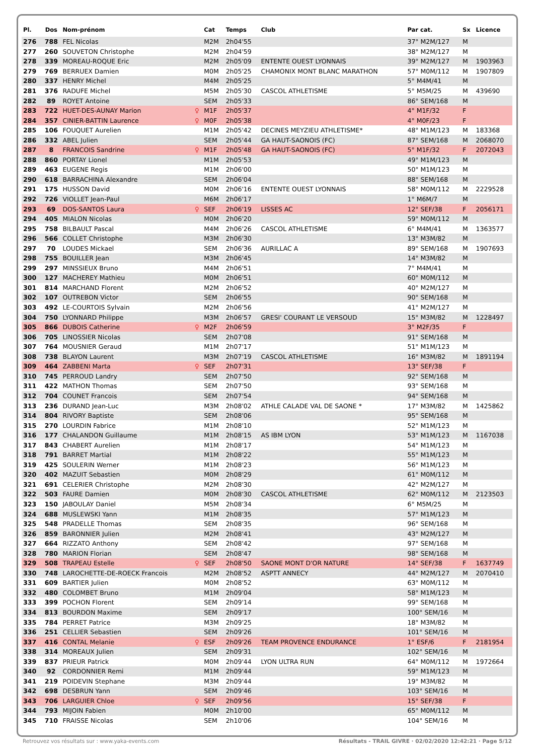| Pl. | Dos | Nom-prénom | | Cat | Temps | Club | Par cat. | Sx | Licence |
| --- | --- | --- | --- | --- | --- | --- | --- | --- | --- |
| 276 | 788 | FEL Nicolas | | M2M | 2h04'55 | | 37° M2M/127 | M | |
| 277 | 260 | SOUVETON Christophe | | M2M | 2h04'59 | | 38° M2M/127 | M | |
| 278 | 339 | MOREAU-ROQUE Eric | | M2M | 2h05'09 | ENTENTE OUEST LYONNAIS | 39° M2M/127 | M | 1903963 |
| 279 | 769 | BERRUEX Damien | | M0M | 2h05'25 | CHAMONIX MONT BLANC MARATHON | 57° M0M/112 | M | 1907809 |
| 280 | 337 | HENRY Michel | | M4M | 2h05'25 | | 5° M4M/41 | M | |
| 281 | 376 | RADUFE Michel | | M5M | 2h05'30 | CASCOL ATHLETISME | 5° M5M/25 | M | 439690 |
| 282 | 89 | ROYET Antoine | | SEM | 2h05'33 | | 86° SEM/168 | M | |
| 283 | 722 | HUET-DES-AUNAY Marion | ♀ | M1F | 2h05'37 | | 4° M1F/32 | F | |
| 284 | 357 | CINIER-BATTIN Laurence | ♀ | M0F | 2h05'38 | | 4° M0F/23 | F | |
| 285 | 106 | FOUQUET Aurelien | | M1M | 2h05'42 | DECINES MEYZIEU ATHLETISME* | 48° M1M/123 | M | 183368 |
| 286 | 332 | ABEL Julien | | SEM | 2h05'44 | GA HAUT-SAONOIS (FC) | 87° SEM/168 | M | 2068070 |
| 287 | 8 | FRANCOIS Sandrine | ♀ | M1F | 2h05'48 | GA HAUT-SAONOIS (FC) | 5° M1F/32 | F | 2072043 |
| 288 | 860 | PORTAY Lionel | | M1M | 2h05'53 | | 49° M1M/123 | M | |
| 289 | 463 | EUGENE Regis | | M1M | 2h06'00 | | 50° M1M/123 | M | |
| 290 | 618 | BARRACHINA Alexandre | | SEM | 2h06'04 | | 88° SEM/168 | M | |
| 291 | 175 | HUSSON David | | M0M | 2h06'16 | ENTENTE OUEST LYONNAIS | 58° M0M/112 | M | 2229528 |
| 292 | 726 | VIOLLET Jean-Paul | | M6M | 2h06'17 | | 1° M6M/7 | M | |
| 293 | 69 | DOS-SANTOS Laura | ♀ | SEF | 2h06'19 | LISSES AC | 12° SEF/38 | F | 2056171 |
| 294 | 405 | MIALON Nicolas | | M0M | 2h06'20 | | 59° M0M/112 | M | |
| 295 | 758 | BILBAULT Pascal | | M4M | 2h06'26 | CASCOL ATHLETISME | 6° M4M/41 | M | 1363577 |
| 296 | 566 | COLLET Christophe | | M3M | 2h06'30 | | 13° M3M/82 | M | |
| 297 | 70 | LOUDES Mickael | | SEM | 2h06'36 | AURILLAC A | 89° SEM/168 | M | 1907693 |
| 298 | 755 | BOUILLER Jean | | M3M | 2h06'45 | | 14° M3M/82 | M | |
| 299 | 297 | MINSSIEUX Bruno | | M4M | 2h06'51 | | 7° M4M/41 | M | |
| 300 | 127 | MACHEREY Mathieu | | M0M | 2h06'51 | | 60° M0M/112 | M | |
| 301 | 814 | MARCHAND Florent | | M2M | 2h06'52 | | 40° M2M/127 | M | |
| 302 | 107 | OUTREBON Victor | | SEM | 2h06'55 | | 90° SEM/168 | M | |
| 303 | 492 | LE-COURTOIS Sylvain | | M2M | 2h06'56 | | 41° M2M/127 | M | |
| 304 | 750 | LYONNARD Philippe | | M3M | 2h06'57 | GRESI' COURANT LE VERSOUD | 15° M3M/82 | M | 1228497 |
| 305 | 866 | DUBOIS Catherine | ♀ | M2F | 2h06'59 | | 3° M2F/35 | F | |
| 306 | 705 | LINOSSIER Nicolas | | SEM | 2h07'08 | | 91° SEM/168 | M | |
| 307 | 764 | MOUSNIER Geraud | | M1M | 2h07'17 | | 51° M1M/123 | M | |
| 308 | 738 | BLAYON Laurent | | M3M | 2h07'19 | CASCOL ATHLETISME | 16° M3M/82 | M | 1891194 |
| 309 | 464 | ZABBENI Marta | ♀ | SEF | 2h07'31 | | 13° SEF/38 | F | |
| 310 | 745 | PERROUD Landry | | SEM | 2h07'50 | | 92° SEM/168 | M | |
| 311 | 422 | MATHON Thomas | | SEM | 2h07'50 | | 93° SEM/168 | M | |
| 312 | 704 | COUNET Francois | | SEM | 2h07'54 | | 94° SEM/168 | M | |
| 313 | 236 | DURAND Jean-Luc | | M3M | 2h08'02 | ATHLE CALADE VAL DE SAONE * | 17° M3M/82 | M | 1425862 |
| 314 | 804 | RIVORY Baptiste | | SEM | 2h08'06 | | 95° SEM/168 | M | |
| 315 | 270 | LOURDIN Fabrice | | M1M | 2h08'10 | | 52° M1M/123 | M | |
| 316 | 177 | CHALANDON Guillaume | | M1M | 2h08'15 | AS IBM LYON | 53° M1M/123 | M | 1167038 |
| 317 | 843 | CHABERT Aurelien | | M1M | 2h08'17 | | 54° M1M/123 | M | |
| 318 | 791 | BARRET Martial | | M1M | 2h08'22 | | 55° M1M/123 | M | |
| 319 | 425 | SOULERIN Werner | | M1M | 2h08'23 | | 56° M1M/123 | M | |
| 320 | 402 | MAZUIT Sebastien | | M0M | 2h08'29 | | 61° M0M/112 | M | |
| 321 | 691 | CELERIER Christophe | | M2M | 2h08'30 | | 42° M2M/127 | M | |
| 322 | 503 | FAURE Damien | | M0M | 2h08'30 | CASCOL ATHLETISME | 62° M0M/112 | M | 2123503 |
| 323 | 150 | JABOULAY Daniel | | M5M | 2h08'34 | | 6° M5M/25 | M | |
| 324 | 688 | MUSLEWSKI Yann | | M1M | 2h08'35 | | 57° M1M/123 | M | |
| 325 | 548 | PRADELLE Thomas | | SEM | 2h08'35 | | 96° SEM/168 | M | |
| 326 | 859 | BARONNIER Julien | | M2M | 2h08'41 | | 43° M2M/127 | M | |
| 327 | 664 | RIZZATO Anthony | | SEM | 2h08'42 | | 97° SEM/168 | M | |
| 328 | 780 | MARION Florian | | SEM | 2h08'47 | | 98° SEM/168 | M | |
| 329 | 508 | TRAPEAU Estelle | ♀ | SEF | 2h08'50 | SAONE MONT D'OR NATURE | 14° SEF/38 | F | 1637749 |
| 330 | 748 | LAROCHETTE-DE-ROECK Francois | | M2M | 2h08'52 | ASPTT ANNECY | 44° M2M/127 | M | 2070410 |
| 331 | 609 | BARTIER Julien | | M0M | 2h08'52 | | 63° M0M/112 | M | |
| 332 | 480 | COLOMBET Bruno | | M1M | 2h09'04 | | 58° M1M/123 | M | |
| 333 | 399 | POCHON Florent | | SEM | 2h09'14 | | 99° SEM/168 | M | |
| 334 | 813 | BOURDON Maxime | | SEM | 2h09'17 | | 100° SEM/16 | M | |
| 335 | 784 | PERRET Patrice | | M3M | 2h09'25 | | 18° M3M/82 | M | |
| 336 | 251 | CELLIER Sebastien | | SEM | 2h09'26 | | 101° SEM/16 | M | |
| 337 | 416 | CONTAL Melanie | ♀ | ESF | 2h09'26 | TEAM PROVENCE ENDURANCE | 1° ESF/6 | F | 2181954 |
| 338 | 314 | MOREAUX Julien | | SEM | 2h09'31 | | 102° SEM/16 | M | |
| 339 | 837 | PRIEUR Patrick | | M0M | 2h09'44 | LYON ULTRA RUN | 64° M0M/112 | M | 1972664 |
| 340 | 92 | CORDONNIER Remi | | M1M | 2h09'44 | | 59° M1M/123 | M | |
| 341 | 219 | POIDEVIN Stephane | | M3M | 2h09'44 | | 19° M3M/82 | M | |
| 342 | 698 | DESBRUN Yann | | SEM | 2h09'46 | | 103° SEM/16 | M | |
| 343 | 706 | LARGUIER Chloe | ♀ | SEF | 2h09'56 | | 15° SEF/38 | F | |
| 344 | 793 | MIJOIN Fabien | | M0M | 2h10'00 | | 65° M0M/112 | M | |
| 345 | 710 | FRAISSE Nicolas | | SEM | 2h10'06 | | 104° SEM/16 | M | |
Retrouvez vos résultats sur : www.yaka-events.com Résultats - TRAIL GIVRE · 02/02/2020 12:42:21 · Page 5/12